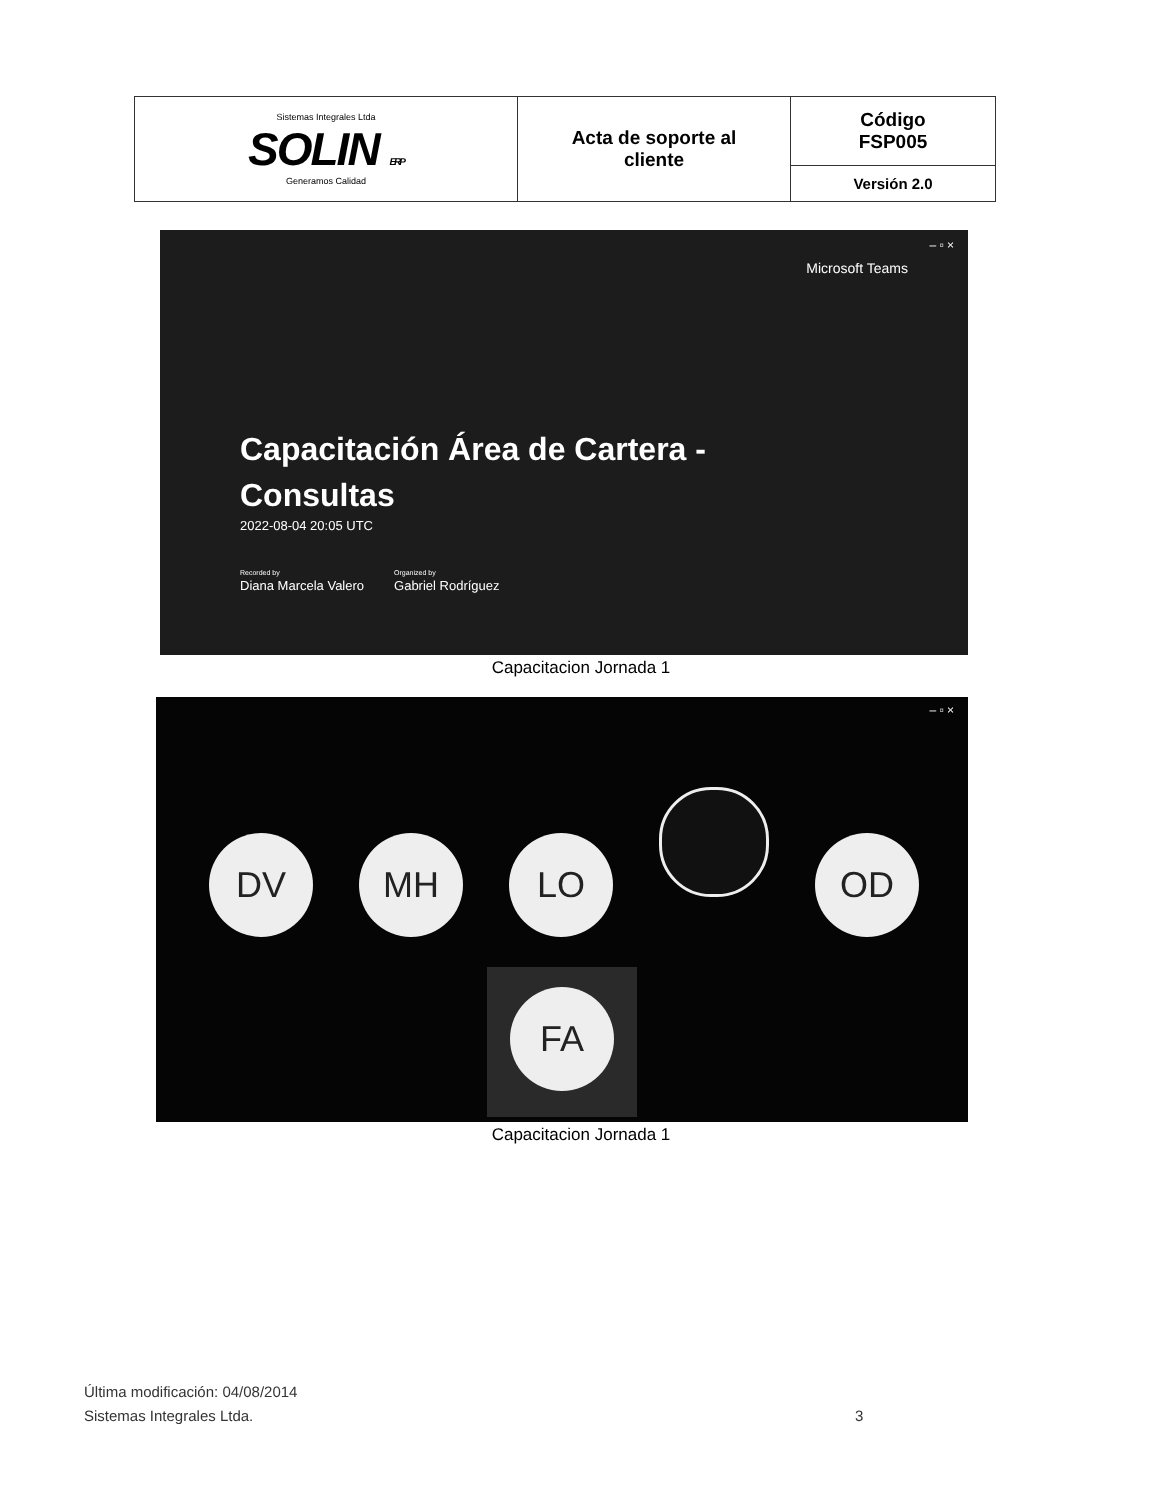| Sistemas Integrales Ltda SOLIN ERP Generamos Calidad | Acta de soporte al cliente | Código FSP005 |
| | | Versión 2.0 |
– ▫ ×
Microsoft Teams
Capacitación Área de Cartera -
Consultas
2022-08-04 20:05 UTC
Recorded by
Diana Marcela Valero
Organized by
Gabriel Rodríguez
Capacitacion Jornada 1
– ▫ ×
DV MH LO OD
FA
Capacitacion Jornada 1
Última modificación: 04/08/2014
Sistemas Integrales Ltda.
3